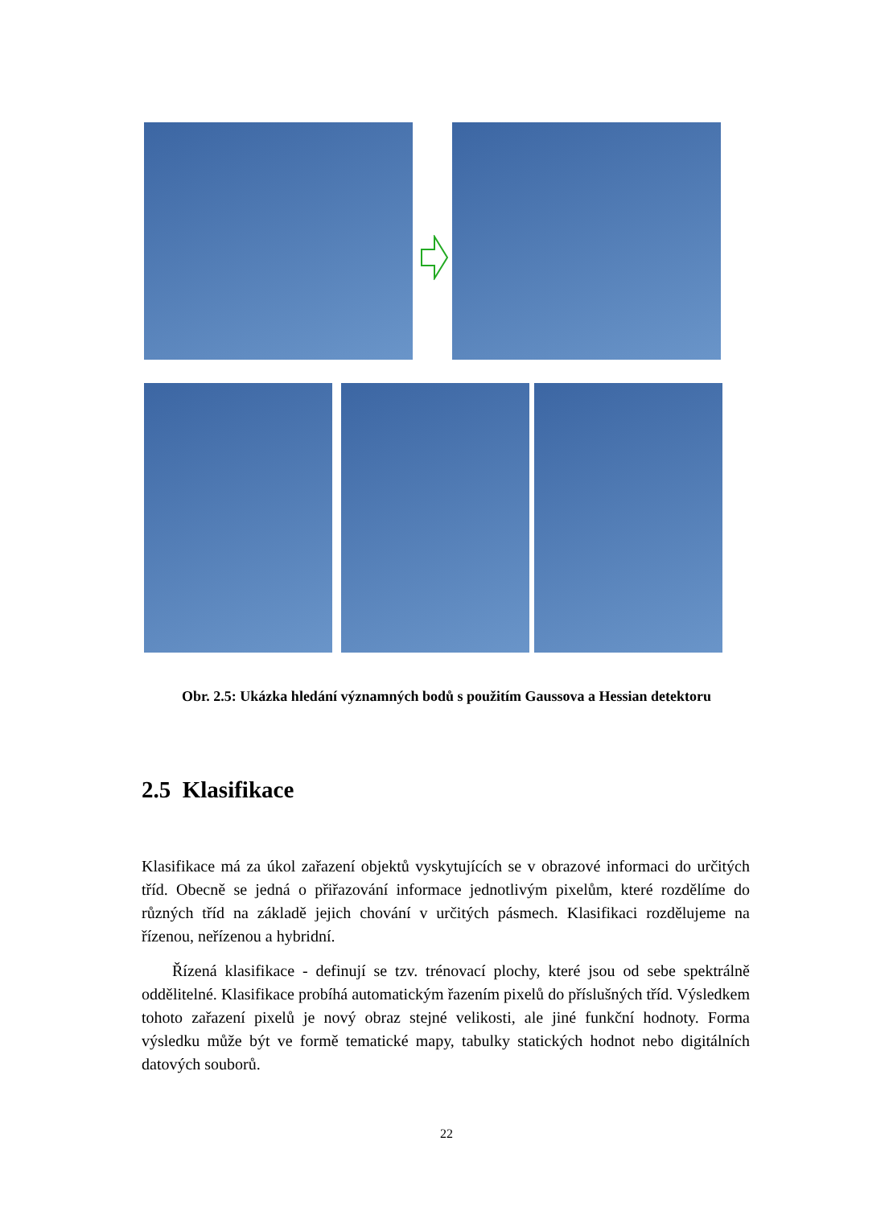Obr. 2.5: Ukázka hledání významných bodů s použitím Gaussova a Hessian detektoru
2.5 Klasifikace
Klasifikace má za úkol zařazení objektů vyskytujících se v obrazové informaci do určitých tříd. Obecně se jedná o přiřazování informace jednotlivým pixelům, které rozdělíme do různých tříd na základě jejich chování v určitých pásmech. Klasifikaci rozdělujeme na řízenou, neřízenou a hybridní.
Řízená klasifikace - definují se tzv. trénovací plochy, které jsou od sebe spektrálně oddělitelné. Klasifikace probíhá automatickým řazením pixelů do příslušných tříd. Výsledkem tohoto zařazení pixelů je nový obraz stejné velikosti, ale jiné funkční hodnoty. Forma výsledku může být ve formě tematické mapy, tabulky statických hodnot nebo digitálních datových souborů.
22